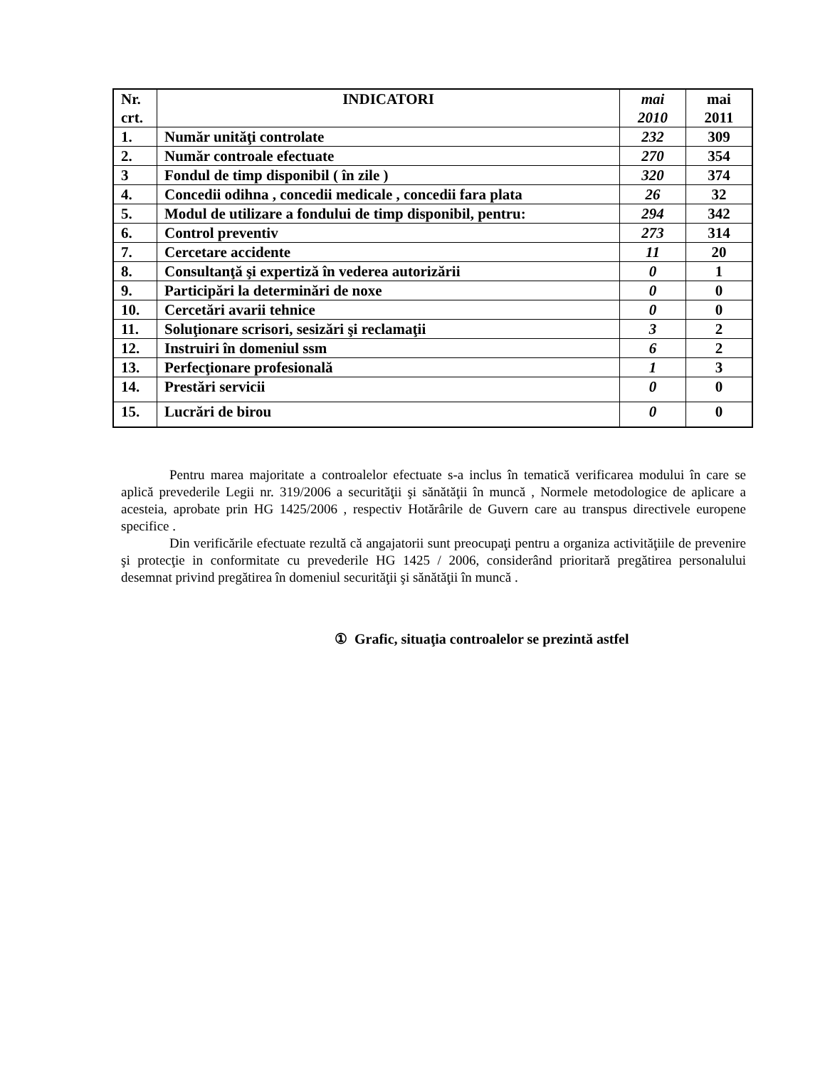| Nr. crt. | INDICATORI | mai 2010 | mai 2011 |
| --- | --- | --- | --- |
| 1. | Număr unităţi controlate | 232 | 309 |
| 2. | Număr controale efectuate | 270 | 354 |
| 3 | Fondul de timp disponibil ( în zile ) | 320 | 374 |
| 4. | Concedii odihna , concedii medicale , concedii fara plata | 26 | 32 |
| 5. | Modul de utilizare a fondului de timp disponibil, pentru: | 294 | 342 |
| 6. | Control preventiv | 273 | 314 |
| 7. | Cercetare accidente | 11 | 20 |
| 8. | Consultanţă şi expertiză în vederea autorizării | 0 | 1 |
| 9. | Participări la determinări de noxe | 0 | 0 |
| 10. | Cercetări avarii tehnice | 0 | 0 |
| 11. | Soluţionare scrisori, sesizări şi reclamaţii | 3 | 2 |
| 12. | Instruiri în domeniul ssm | 6 | 2 |
| 13. | Perfecţionare profesională | 1 | 3 |
| 14. | Prestări servicii | 0 | 0 |
| 15. | Lucrări de birou | 0 | 0 |
Pentru marea majoritate a controalelor efectuate s-a inclus în tematică verificarea modului în care se aplică prevederile Legii nr. 319/2006 a securităţii şi sănătăţii în muncă , Normele metodologice de aplicare a acesteia, aprobate prin HG 1425/2006 , respectiv Hotărârile de Guvern care au transpus directivele europene specifice .
Din verificările efectuate rezultă că angajatorii sunt preocupaţi pentru a organiza activităţiile de prevenire şi protecţie in conformitate cu prevederile HG 1425 / 2006, considerând prioritară pregătirea personalului desemnat privind pregătirea în domeniul securităţii şi sănătăţii în muncă .
① Grafic, situaţia controalelor se prezintă astfel